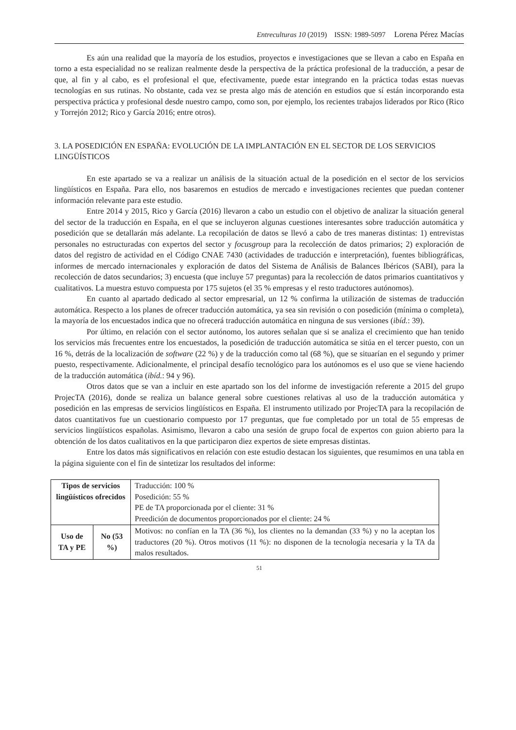Entreculturas 10 (2019) ISSN: 1989-5097 Lorena Pérez Macías
Es aún una realidad que la mayoría de los estudios, proyectos e investigaciones que se llevan a cabo en España en torno a esta especialidad no se realizan realmente desde la perspectiva de la práctica profesional de la traducción, a pesar de que, al fin y al cabo, es el profesional el que, efectivamente, puede estar integrando en la práctica todas estas nuevas tecnologías en sus rutinas. No obstante, cada vez se presta algo más de atención en estudios que sí están incorporando esta perspectiva práctica y profesional desde nuestro campo, como son, por ejemplo, los recientes trabajos liderados por Rico (Rico y Torrejón 2012; Rico y García 2016; entre otros).
3. LA POSEDICIÓN EN ESPAÑA: EVOLUCIÓN DE LA IMPLANTACIÓN EN EL SECTOR DE LOS SERVICIOS LINGÜÍSTICOS
En este apartado se va a realizar un análisis de la situación actual de la posedición en el sector de los servicios lingüísticos en España. Para ello, nos basaremos en estudios de mercado e investigaciones recientes que puedan contener información relevante para este estudio.
Entre 2014 y 2015, Rico y García (2016) llevaron a cabo un estudio con el objetivo de analizar la situación general del sector de la traducción en España, en el que se incluyeron algunas cuestiones interesantes sobre traducción automática y posedición que se detallarán más adelante. La recopilación de datos se llevó a cabo de tres maneras distintas: 1) entrevistas personales no estructuradas con expertos del sector y focusgroup para la recolección de datos primarios; 2) exploración de datos del registro de actividad en el Código CNAE 7430 (actividades de traducción e interpretación), fuentes bibliográficas, informes de mercado internacionales y exploración de datos del Sistema de Análisis de Balances Ibéricos (SABI), para la recolección de datos secundarios; 3) encuesta (que incluye 57 preguntas) para la recolección de datos primarios cuantitativos y cualitativos. La muestra estuvo compuesta por 175 sujetos (el 35 % empresas y el resto traductores autónomos).
En cuanto al apartado dedicado al sector empresarial, un 12 % confirma la utilización de sistemas de traducción automática. Respecto a los planes de ofrecer traducción automática, ya sea sin revisión o con posedición (mínima o completa), la mayoría de los encuestados indica que no ofrecerá traducción automática en ninguna de sus versiones (ibíd.: 39).
Por último, en relación con el sector autónomo, los autores señalan que si se analiza el crecimiento que han tenido los servicios más frecuentes entre los encuestados, la posedición de traducción automática se sitúa en el tercer puesto, con un 16 %, detrás de la localización de software (22 %) y de la traducción como tal (68 %), que se situarían en el segundo y primer puesto, respectivamente. Adicionalmente, el principal desafío tecnológico para los autónomos es el uso que se viene haciendo de la traducción automática (ibíd.: 94 y 96).
Otros datos que se van a incluir en este apartado son los del informe de investigación referente a 2015 del grupo ProjecTA (2016), donde se realiza un balance general sobre cuestiones relativas al uso de la traducción automática y posedición en las empresas de servicios lingüísticos en España. El instrumento utilizado por ProjecTA para la recopilación de datos cuantitativos fue un cuestionario compuesto por 17 preguntas, que fue completado por un total de 55 empresas de servicios lingüísticos españolas. Asimismo, llevaron a cabo una sesión de grupo focal de expertos con guion abierto para la obtención de los datos cualitativos en la que participaron diez expertos de siete empresas distintas.
Entre los datos más significativos en relación con este estudio destacan los siguientes, que resumimos en una tabla en la página siguiente con el fin de sintetizar los resultados del informe:
| Tipos de servicios lingüísticos ofrecidos | | Traducción: 100 % Posedición: 55 % PE de TA proporcionada por el cliente: 31 % Preedición de documentos proporcionados por el cliente: 24 % |
| Uso de TA y PE | No (53 %) | Motivos: no confían en la TA (36 %), los clientes no la demandan (33 %) y no la aceptan los traductores (20 %). Otros motivos (11 %): no disponen de la tecnología necesaria y la TA da malos resultados. |
51